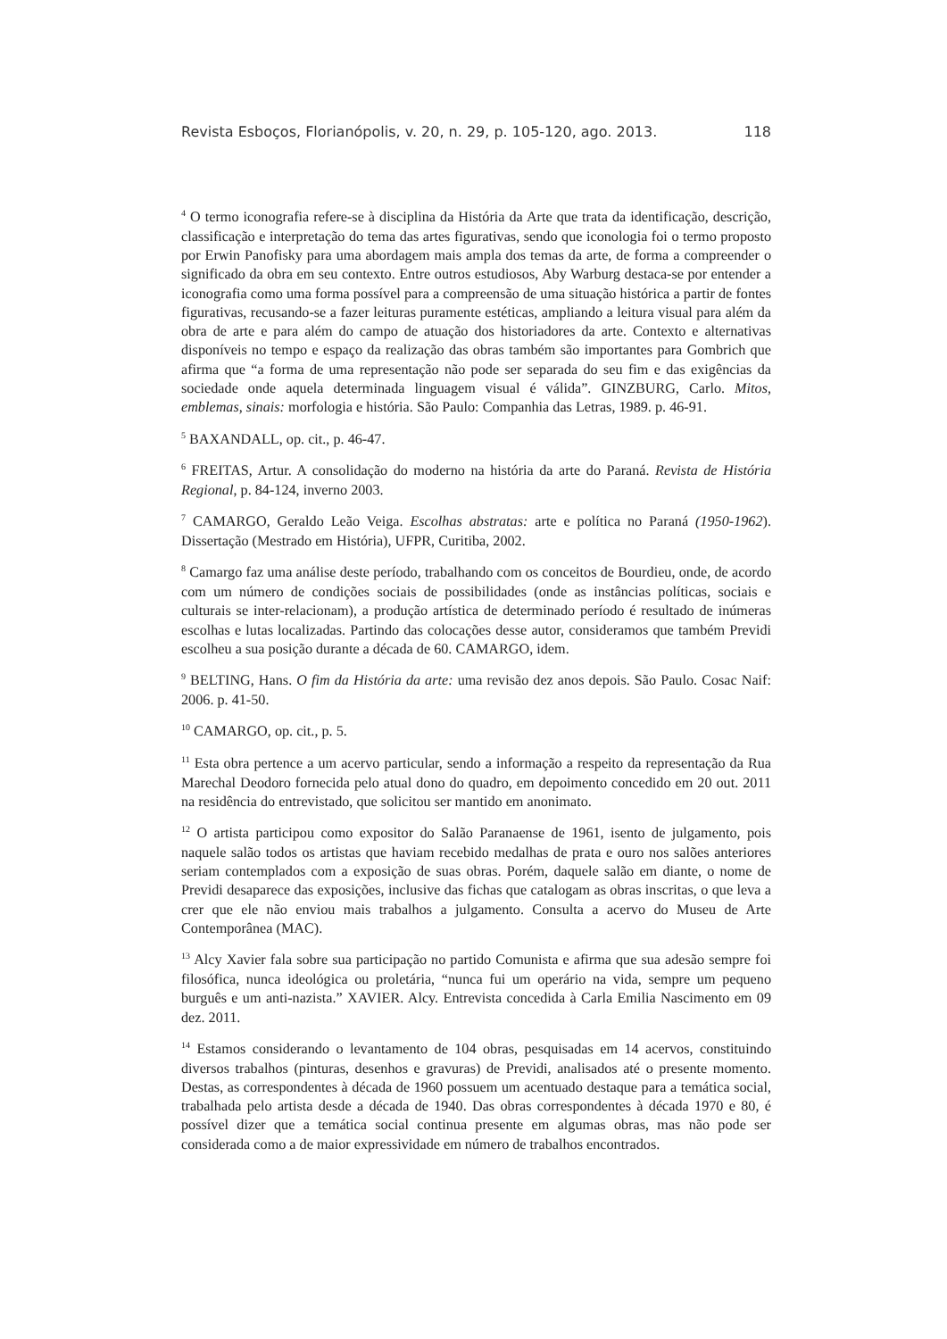Revista Esboços, Florianópolis, v. 20, n. 29, p. 105-120, ago. 2013. 118
<sup>4</sup> O termo iconografia refere-se à disciplina da História da Arte que trata da identificação, descrição, classificação e interpretação do tema das artes figurativas, sendo que iconologia foi o termo proposto por Erwin Panofisky para uma abordagem mais ampla dos temas da arte, de forma a compreender o significado da obra em seu contexto. Entre outros estudiosos, Aby Warburg destaca-se por entender a iconografia como uma forma possível para a compreensão de uma situação histórica a partir de fontes figurativas, recusando-se a fazer leituras puramente estéticas, ampliando a leitura visual para além da obra de arte e para além do campo de atuação dos historiadores da arte. Contexto e alternativas disponíveis no tempo e espaço da realização das obras também são importantes para Gombrich que afirma que “a forma de uma representação não pode ser separada do seu fim e das exigências da sociedade onde aquela determinada linguagem visual é válida”. GINZBURG, Carlo. Mitos, emblemas, sinais: morfologia e história. São Paulo: Companhia das Letras, 1989. p. 46-91.
<sup>5</sup> BAXANDALL, op. cit., p. 46-47.
<sup>6</sup> FREITAS, Artur. A consolidação do moderno na história da arte do Paraná. Revista de História Regional, p. 84-124, inverno 2003.
<sup>7</sup> CAMARGO, Geraldo Leão Veiga. Escolhas abstratas: arte e política no Paraná (1950-1962). Dissertação (Mestrado em História), UFPR, Curitiba, 2002.
<sup>8</sup> Camargo faz uma análise deste período, trabalhando com os conceitos de Bourdieu, onde, de acordo com um número de condições sociais de possibilidades (onde as instâncias políticas, sociais e culturais se inter-relacionam), a produção artística de determinado período é resultado de inúmeras escolhas e lutas localizadas. Partindo das colocações desse autor, consideramos que também Previdi escolheu a sua posição durante a década de 60. CAMARGO, idem.
<sup>9</sup> BELTING, Hans. O fim da História da arte: uma revisão dez anos depois. São Paulo. Cosac Naif: 2006. p. 41-50.
<sup>10</sup> CAMARGO, op. cit., p. 5.
<sup>11</sup> Esta obra pertence a um acervo particular, sendo a informação a respeito da representação da Rua Marechal Deodoro fornecida pelo atual dono do quadro, em depoimento concedido em 20 out. 2011 na residência do entrevistado, que solicitou ser mantido em anonimato.
<sup>12</sup> O artista participou como expositor do Salão Paranaense de 1961, isento de julgamento, pois naquele salão todos os artistas que haviam recebido medalhas de prata e ouro nos salões anteriores seriam contemplados com a exposição de suas obras. Porém, daquele salão em diante, o nome de Previdi desaparece das exposições, inclusive das fichas que catalogam as obras inscritas, o que leva a crer que ele não enviou mais trabalhos a julgamento. Consulta a acervo do Museu de Arte Contemporânea (MAC).
<sup>13</sup> Alcy Xavier fala sobre sua participação no partido Comunista e afirma que sua adesão sempre foi filosófica, nunca ideológica ou proletária, “nunca fui um operário na vida, sempre um pequeno burguês e um anti-nazista.” XAVIER. Alcy. Entrevista concedida à Carla Emilia Nascimento em 09 dez. 2011.
<sup>14</sup> Estamos considerando o levantamento de 104 obras, pesquisadas em 14 acervos, constituindo diversos trabalhos (pinturas, desenhos e gravuras) de Previdi, analisados até o presente momento. Destas, as correspondentes à década de 1960 possuem um acentuado destaque para a temática social, trabalhada pelo artista desde a década de 1940. Das obras correspondentes à década 1970 e 80, é possível dizer que a temática social continua presente em algumas obras, mas não pode ser considerada como a de maior expressividade em número de trabalhos encontrados.